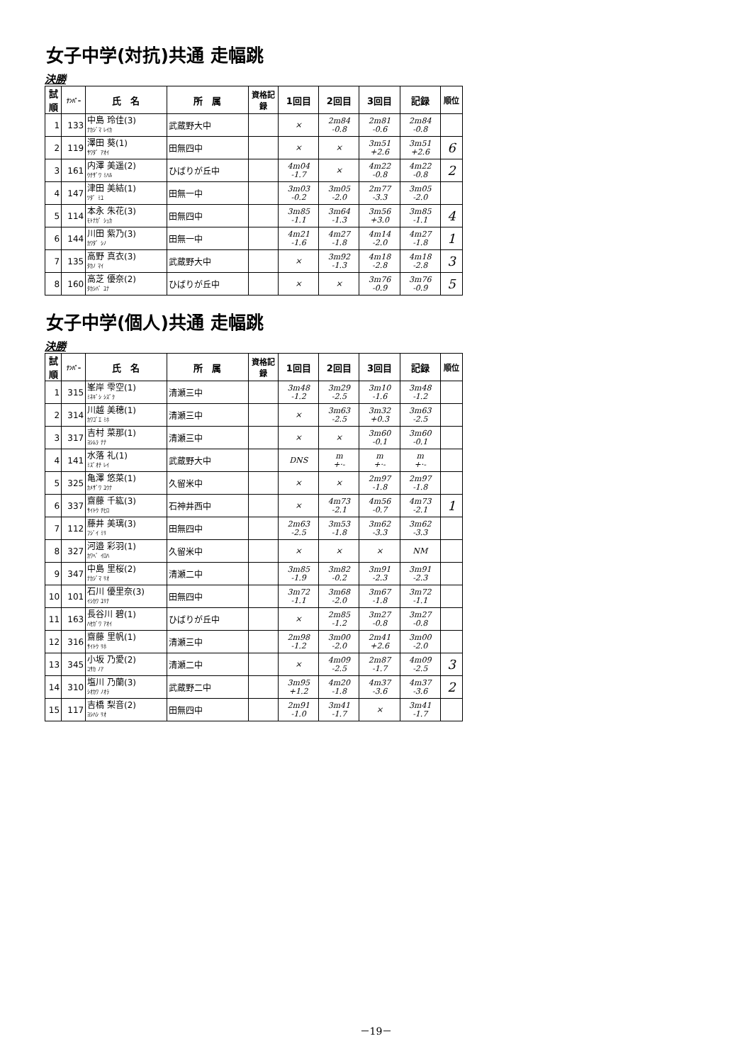女子中学(対抗)共通 走幅跳
決勝
| 試順 | ﾅﾝﾊﾞｰ | 氏 名 | 所 属 | 資格記録 | 1回目 | 2回目 | 3回目 | 記録 | 順位 |
| --- | --- | --- | --- | --- | --- | --- | --- | --- | --- |
| 1 | 133 | 中島 玲佳(3) ﾅｶｼﾞﾏ ﾚｲｶ | 武蔵野大中 | | × | 2m84 -0.8 | 2m81 -0.6 | 2m84 -0.8 | |
| 2 | 119 | 澤田 葵(1) ｻﾜﾀﾞ ｱｵｲ | 田無四中 | | × | × | 3m51 +2.6 | 3m51 +2.6 | 6 |
| 3 | 161 | 内澤 美遥(2) ｳﾁｻﾞﾜ ﾐﾊﾙ | ひばりが丘中 | | 4m04 -1.7 | × | 4m22 -0.8 | 4m22 -0.8 | 2 |
| 4 | 147 | 津田 美結(1) ﾂﾀﾞ ﾐﾕ | 田無一中 | | 3m03 -0.2 | 3m05 -2.0 | 2m77 -3.3 | 3m05 -2.0 | |
| 5 | 114 | 本永 朱花(3) ﾓﾄﾅｶﾞ ｼｭｶ | 田無四中 | | 3m85 -1.1 | 3m64 -1.3 | 3m56 +3.0 | 3m85 -1.1 | 4 |
| 6 | 144 | 川田 紫乃(3) ｶﾜﾀﾞ ｼﾉ | 田無一中 | | 4m21 -1.6 | 4m27 -1.8 | 4m14 -2.0 | 4m27 -1.8 | 1 |
| 7 | 135 | 高野 真衣(3) ﾀｶﾉ ﾏｲ | 武蔵野大中 | | × | 3m92 -1.3 | 4m18 -2.8 | 4m18 -2.8 | 3 |
| 8 | 160 | 高芝 優奈(2) ﾀｶｼﾊﾞ ﾕﾅ | ひばりが丘中 | | × | × | 3m76 -0.9 | 3m76 -0.9 | 5 |
女子中学(個人)共通 走幅跳
決勝
| 試順 | ﾅﾝﾊﾞｰ | 氏 名 | 所 属 | 資格記録 | 1回目 | 2回目 | 3回目 | 記録 | 順位 |
| --- | --- | --- | --- | --- | --- | --- | --- | --- | --- |
| 1 | 315 | 峯岸 雫空(1) ﾐﾈｷﾞｼ ｼｽﾞｸ | 清瀬三中 | | 3m48 -1.2 | 3m29 -2.5 | 3m10 -1.6 | 3m48 -1.2 | |
| 2 | 314 | 川越 美穂(1) ｶﾜｺﾞｴ ﾐﾎ | 清瀬三中 | | × | 3m63 -2.5 | 3m32 +0.3 | 3m63 -2.5 | |
| 3 | 317 | 吉村 菜那(1) ﾖｼﾑﾗ ﾅﾅ | 清瀬三中 | | × | × | 3m60 -0.1 | 3m60 -0.1 | |
| 4 | 141 | 水落 礼(1) ﾐｽﾞｵﾁ ﾚｲ | 武蔵野大中 | | DNS | m +·- | m +·- | m +·- | |
| 5 | 325 | 亀澤 悠菜(1) ｶﾒｻﾞﾜ ﾕｳﾅ | 久留米中 | | × | × | 2m97 -1.8 | 2m97 -1.8 | |
| 6 | 337 | 齋藤 千紘(3) ｻｲﾄｳ ﾁﾋﾛ | 石神井西中 | | × | 4m73 -2.1 | 4m56 -0.7 | 4m73 -2.1 | 1 |
| 7 | 112 | 藤井 美璃(3) ﾌｼﾞｲ ﾐﾘ | 田無四中 | | 2m63 -2.5 | 3m53 -1.8 | 3m62 -3.3 | 3m62 -3.3 | |
| 8 | 327 | 河邉 彩羽(1) ｶﾜﾍﾞ ｲﾛﾊ | 久留米中 | | × | × | × | NM | |
| 9 | 347 | 中島 里桜(2) ﾅｶｼﾞﾏ ﾘｵ | 清瀬二中 | | 3m85 -1.9 | 3m82 -0.2 | 3m91 -2.3 | 3m91 -2.3 | |
| 10 | 101 | 石川 優里奈(3) ｲｼｶﾜ ﾕﾘﾅ | 田無四中 | | 3m72 -1.1 | 3m68 -2.0 | 3m67 -1.8 | 3m72 -1.1 | |
| 11 | 163 | 長谷川 碧(1) ﾊｾｶﾞﾜ ｱｵｲ | ひばりが丘中 | | × | 2m85 -1.2 | 3m27 -0.8 | 3m27 -0.8 | |
| 12 | 316 | 齋藤 里帆(1) ｻｲﾄｳ ﾘﾎ | 清瀬三中 | | 2m98 -1.2 | 3m00 -2.0 | 2m41 +2.6 | 3m00 -2.0 | |
| 13 | 345 | 小坂 乃愛(2) ｺｻｶ ﾉｱ | 清瀬二中 | | × | 4m09 -2.5 | 2m87 -1.7 | 4m09 -2.5 | 3 |
| 14 | 310 | 塩川 乃蘭(3) ｼｵｶﾜ ﾉｵﾗ | 武蔵野二中 | | 3m95 +1.2 | 4m20 -1.8 | 4m37 -3.6 | 4m37 -3.6 | 2 |
| 15 | 117 | 吉橋 梨音(2) ﾖｼﾊｼ ﾘｵ | 田無四中 | | 2m91 -1.0 | 3m41 -1.7 | × | 3m41 -1.7 | |
－19－